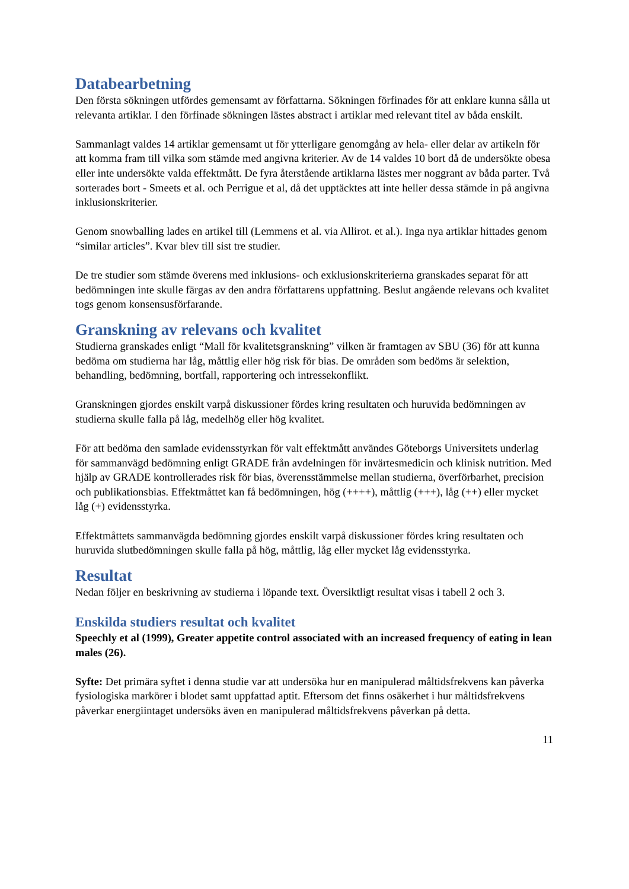Databearbetning
Den första sökningen utfördes gemensamt av författarna. Sökningen förfinades för att enklare kunna sålla ut relevanta artiklar. I den förfinade sökningen lästes abstract i artiklar med relevant titel av båda enskilt.
Sammanlagt valdes 14 artiklar gemensamt ut för ytterligare genomgång av hela- eller delar av artikeln för att komma fram till vilka som stämde med angivna kriterier. Av de 14 valdes 10 bort då de undersökte obesa eller inte undersökte valda effektmått. De fyra återstående artiklarna lästes mer noggrant av båda parter. Två sorterades bort - Smeets et al. och Perrigue et al, då det upptäcktes att inte heller dessa stämde in på angivna inklusionskriterier.
Genom snowballing lades en artikel till (Lemmens et al. via Allirot. et al.). Inga nya artiklar hittades genom “similar articles”. Kvar blev till sist tre studier.
De tre studier som stämde överens med inklusions- och exklusionskriterierna granskades separat för att bedömningen inte skulle färgas av den andra författarens uppfattning. Beslut angående relevans och kvalitet togs genom konsensusförfarande.
Granskning av relevans och kvalitet
Studierna granskades enligt “Mall för kvalitetsgranskning” vilken är framtagen av SBU (36) för att kunna bedöma om studierna har låg, måttlig eller hög risk för bias. De områden som bedöms är selektion, behandling, bedömning, bortfall, rapportering och intressekonflikt.
Granskningen gjordes enskilt varpå diskussioner fördes kring resultaten och huruvida bedömningen av studierna skulle falla på låg, medelhög eller hög kvalitet.
För att bedöma den samlade evidensstyrkan för valt effektmått användes Göteborgs Universitets underlag för sammanvägd bedömning enligt GRADE från avdelningen för invärtesmedicin och klinisk nutrition. Med hjälp av GRADE kontrollerades risk för bias, överensstämmelse mellan studierna, överförbarhet, precision och publikationsbias. Effektmåttet kan få bedömningen, hög (++++), måttlig (+++), låg (++) eller mycket låg (+) evidensstyrka.
Effektmåttets sammanvägda bedömning gjordes enskilt varpå diskussioner fördes kring resultaten och huruvida slutbedömningen skulle falla på hög, måttlig, låg eller mycket låg evidensstyrka.
Resultat
Nedan följer en beskrivning av studierna i löpande text. Översiktligt resultat visas i tabell 2 och 3.
Enskilda studiers resultat och kvalitet
Speechly et al (1999), Greater appetite control associated with an increased frequency of eating in lean males (26).
Syfte: Det primära syftet i denna studie var att undersöka hur en manipulerad måltidsfrekvens kan påverka fysiologiska markörer i blodet samt uppfattad aptit. Eftersom det finns osäkerhet i hur måltidsfrekvens påverkar energiintaget undersöks även en manipulerad måltidsfrekvens påverkan på detta.
11